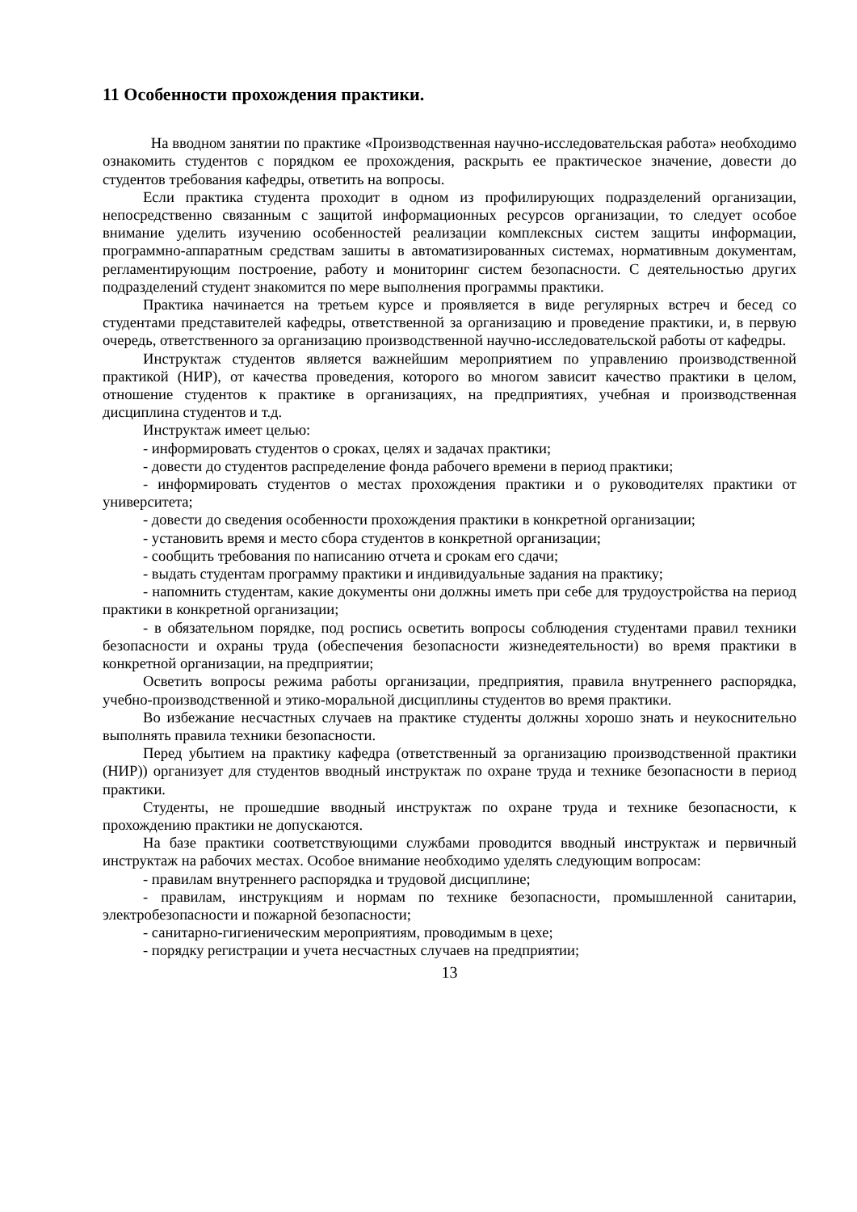11 Особенности прохождения практики.
На вводном занятии по практике «Производственная научно-исследовательская работа» необходимо ознакомить студентов с порядком ее прохождения, раскрыть ее практическое значение, довести до студентов требования кафедры, ответить на вопросы.
Если практика студента проходит в одном из профилирующих подразделений организации, непосредственно связанным с защитой информационных ресурсов организации, то следует особое внимание уделить изучению особенностей реализации комплексных систем защиты информации, программно-аппаратным средствам зашиты в автоматизированных системах, нормативным документам, регламентирующим построение, работу и мониторинг систем безопасности. С деятельностью других подразделений студент знакомится по мере выполнения программы практики.
Практика начинается на третьем курсе и проявляется в виде регулярных встреч и бесед со студентами представителей кафедры, ответственной за организацию и проведение практики, и, в первую очередь, ответственного за организацию производственной научно-исследовательской работы от кафедры.
Инструктаж студентов является важнейшим мероприятием по управлению производственной практикой (НИР), от качества проведения, которого во многом зависит качество практики в целом, отношение студентов к практике в организациях, на предприятиях, учебная и производственная дисциплина студентов и т.д.
Инструктаж имеет целью:
- информировать студентов о сроках, целях и задачах практики;
- довести до студентов распределение фонда рабочего времени в период практики;
- информировать студентов о местах прохождения практики и о руководителях практики от университета;
- довести до сведения особенности прохождения практики в конкретной организации;
- установить время и место сбора студентов в конкретной организации;
- сообщить требования по написанию отчета и срокам его сдачи;
- выдать студентам программу практики и индивидуальные задания на практику;
- напомнить студентам, какие документы они должны иметь при себе для трудоустройства на период практики в конкретной организации;
- в обязательном порядке, под роспись осветить вопросы соблюдения студентами правил техники безопасности и охраны труда (обеспечения безопасности жизнедеятельности) во время практики в конкретной организации, на предприятии;
Осветить вопросы режима работы организации, предприятия, правила внутреннего распорядка, учебно-производственной и этико-моральной дисциплины студентов во время практики.
Во избежание несчастных случаев на практике студенты должны хорошо знать и неукоснительно выполнять правила техники безопасности.
Перед убытием на практику кафедра (ответственный за организацию производственной практики (НИР)) организует для студентов вводный инструктаж по охране труда и технике безопасности в период практики.
Студенты, не прошедшие вводный инструктаж по охране труда и технике безопасности, к прохождению практики не допускаются.
На базе практики соответствующими службами проводится вводный инструктаж и первичный инструктаж на рабочих местах. Особое внимание необходимо уделять следующим вопросам:
- правилам внутреннего распорядка и трудовой дисциплине;
- правилам, инструкциям и нормам по технике безопасности, промышленной санитарии, электробезопасности и пожарной безопасности;
- санитарно-гигиеническим мероприятиям, проводимым в цехе;
- порядку регистрации и учета несчастных случаев на предприятии;
13